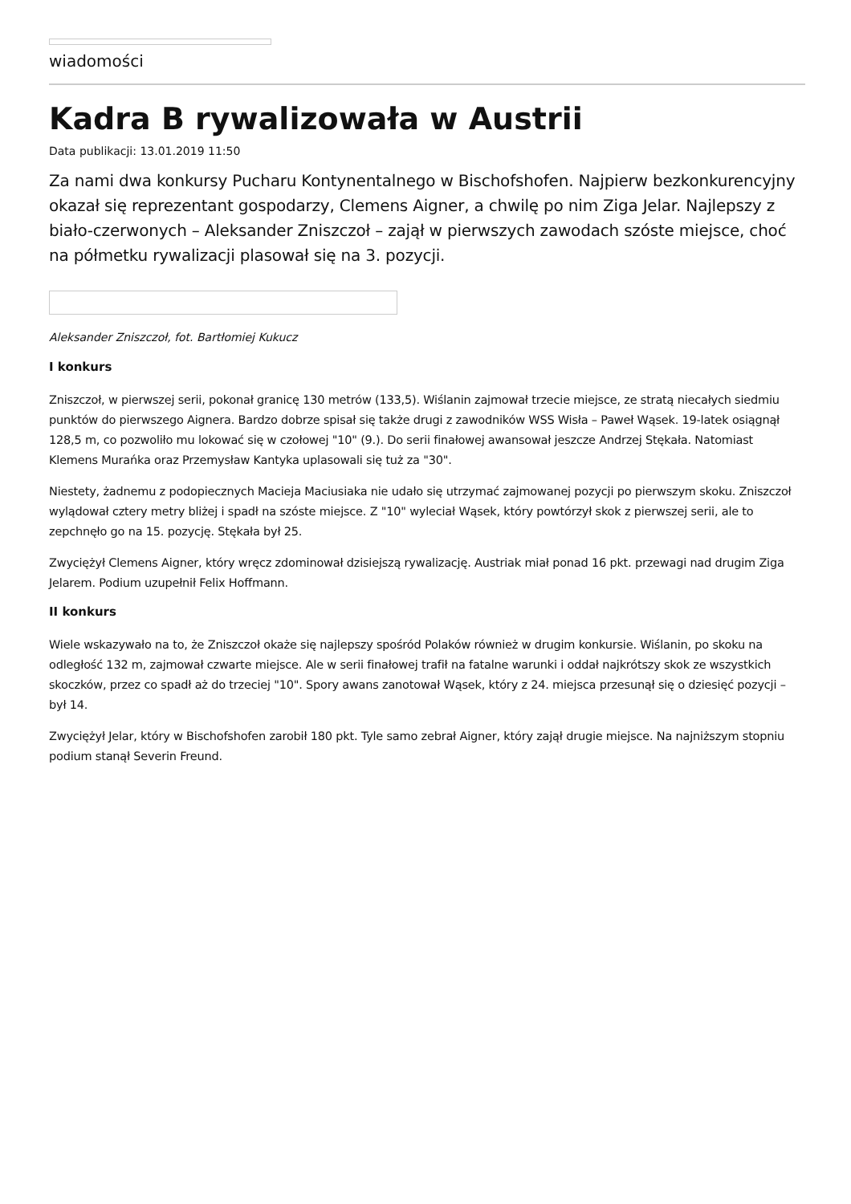wiadomości
Kadra B rywalizowała w Austrii
Data publikacji: 13.01.2019 11:50
Za nami dwa konkursy Pucharu Kontynentalnego w Bischofshofen. Najpierw bezkonkurencyjny okazał się reprezentant gospodarzy, Clemens Aigner, a chwilę po nim Ziga Jelar. Najlepszy z biało-czerwonych – Aleksander Zniszczoł – zajął w pierwszych zawodach szóste miejsce, choć na półmetku rywalizacji plasował się na 3. pozycji.
Aleksander Zniszczoł, fot. Bartłomiej Kukucz
I konkurs
Zniszczoł, w pierwszej serii, pokonał granicę 130 metrów (133,5). Wiślanin zajmował trzecie miejsce, ze stratą niecałych siedmiu punktów do pierwszego Aignera. Bardzo dobrze spisał się także drugi z zawodników WSS Wisła – Paweł Wąsek. 19-latek osiągnął 128,5 m, co pozwoliło mu lokować się w czołowej "10" (9.). Do serii finałowej awansował jeszcze Andrzej Stękała. Natomiast Klemens Murańka oraz Przemysław Kantyka uplasowali się tuż za "30".
Niestety, żadnemu z podopiecznych Macieja Maciusiaka nie udało się utrzymać zajmowanej pozycji po pierwszym skoku. Zniszczoł wylądował cztery metry bliżej i spadł na szóste miejsce. Z "10" wyleciał Wąsek, który powtórzył skok z pierwszej serii, ale to zepchnęło go na 15. pozycję. Stękała był 25.
Zwyciężył Clemens Aigner, który wręcz zdominował dzisiejszą rywalizację. Austriak miał ponad 16 pkt. przewagi nad drugim Ziga Jelarem. Podium uzupełnił Felix Hoffmann.
II konkurs
Wiele wskazywało na to, że Zniszczoł okaże się najlepszy spośród Polaków również w drugim konkursie. Wiślanin, po skoku na odległość 132 m, zajmował czwarte miejsce. Ale w serii finałowej trafił na fatalne warunki i oddał najkrótszy skok ze wszystkich skoczków, przez co spadł aż do trzeciej "10". Spory awans zanotował Wąsek, który z 24. miejsca przesunął się o dziesięć pozycji – był 14.
Zwyciężył Jelar, który w Bischofshofen zarobił 180 pkt. Tyle samo zebrał Aigner, który zajął drugie miejsce. Na najniższym stopniu podium stanął Severin Freund.